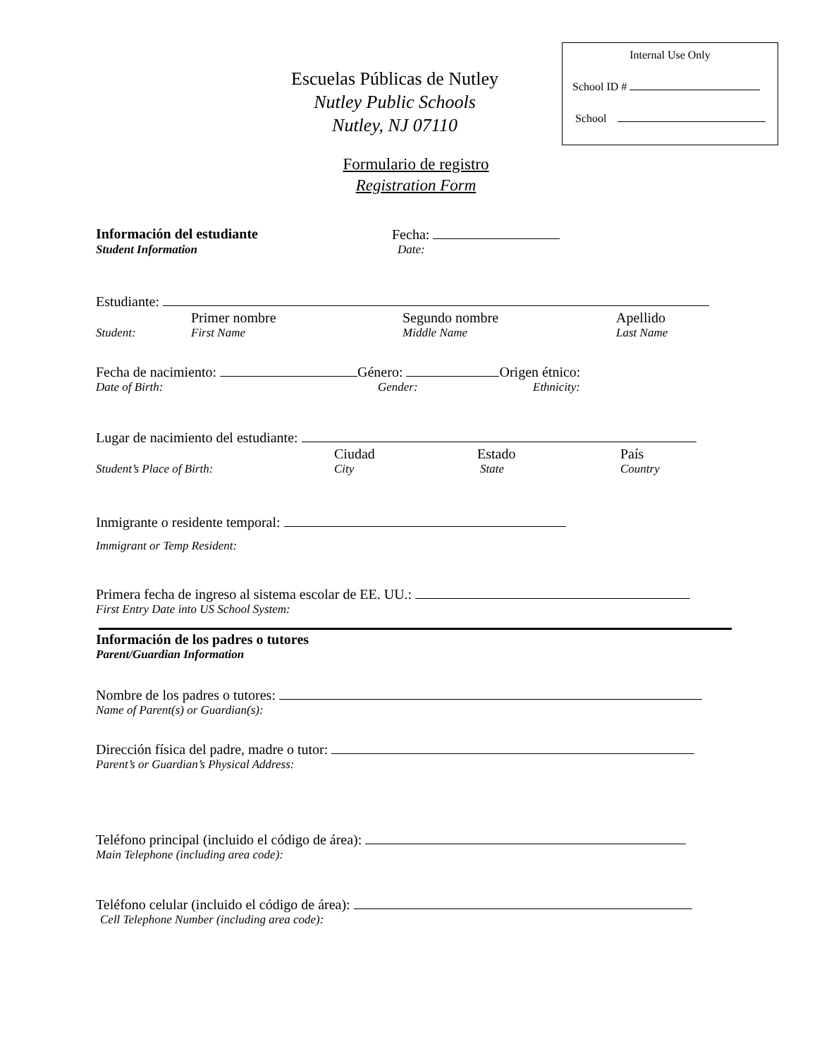Internal Use Only
School ID #
School
Escuelas Públicas de Nutley
Nutley Public Schools
Nutley, NJ 07110
Formulario de registro
Registration Form
Información del estudiante Fecha:
Student Information Date:
Estudiante:
Primer nombre Segundo nombre Apellido
Student: First Name Middle Name Last Name
Fecha de nacimiento: Género: Origen étnico:
Date of Birth: Gender: Ethnicity:
Lugar de nacimiento del estudiante:
Ciudad Estado País
Student’s Place of Birth: City State Country
Inmigrante o residente temporal:
Immigrant or Temp Resident:
Primera fecha de ingreso al sistema escolar de EE. UU.:
First Entry Date into US School System:
Información de los padres o tutores
Parent/Guardian Information
Nombre de los padres o tutores:
Name of Parent(s) or Guardian(s):
Dirección física del padre, madre o tutor:
Parent’s or Guardian’s Physical Address:
Teléfono principal (incluido el código de área):
Main Telephone (including area code):
Teléfono celular (incluido el código de área):
Cell Telephone Number (including area code):